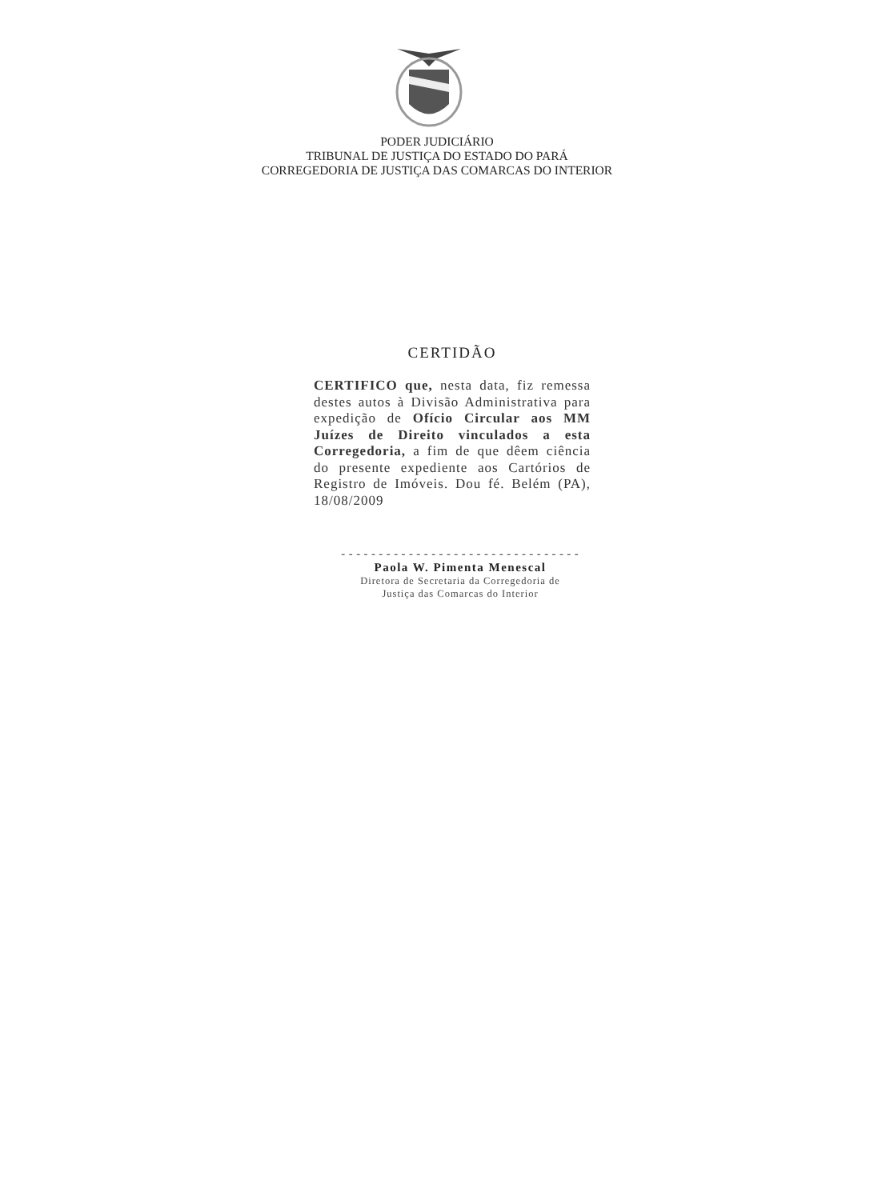PODER JUDICIÁRIO
TRIBUNAL DE JUSTIÇA DO ESTADO DO PARÁ
CORREGEDORIA DE JUSTIÇA DAS COMARCAS DO INTERIOR
CERTIDÃO
CERTIFICO que, nesta data, fiz remessa destes autos à Divisão Administrativa para expedição de Ofício Circular aos MM Juízes de Direito vinculados a esta Corregedoria, a fim de que dêem ciência do presente expediente aos Cartórios de Registro de Imóveis. Dou fé. Belém (PA), 18/08/2009
--------------------------------
Paola W. Pimenta Menescal
Diretora de Secretaria da Corregedoria de
Justiça das Comarcas do Interior